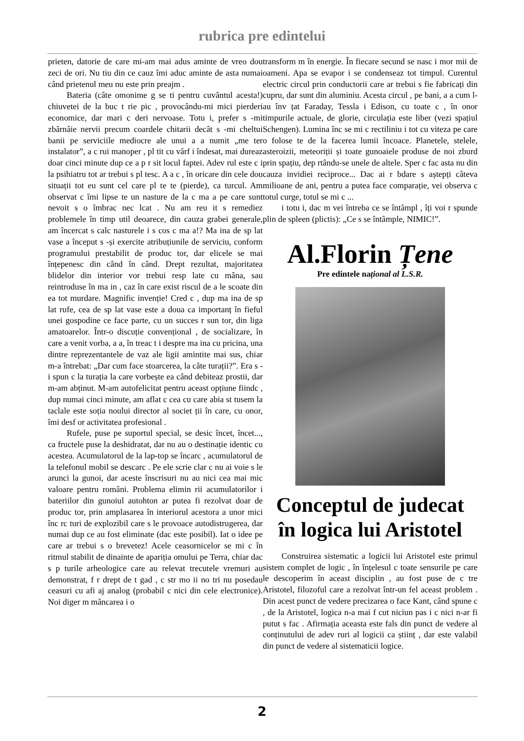rubrica pre edintelui
prieten, datorie de care mi-am mai adus aminte de vreo dou zeci de ori. Nu tiu din ce cauz îmi aduc aminte de asta numai când prietenul meu nu este prin preajm .
Bateria (câte omonime g se ti pentru cuvântul acesta!) chiuvetei de la buc t rie pic , provocându-mi mici pierderi economice, dar mari c deri nervoase. Totu i, prefer s -mi zbârnâie nervii precum coardele chitarii decât s -mi cheltui banii pe serviciile mediocre ale unui a a numit „me ter instalator”, a c rui manoper , pl tit cu vârf i îndesat, mai dureaz doar cinci minute dup ce a p r sit locul faptei. Adev rul este c i la psihiatru tot ar trebui s pl tesc. A a c , în oricare din cele dou situații tot eu sunt cel care pl te te (pierde), ca turcul. Am observat c îmi lipse te un nasture de la c ma a pe care sunt nevoit s o îmbrac nec lcat . Nu am reu it s remediez problemele în timp util deoarece, din cauza grabei generale, am încercat s calc nasturele i s cos c ma a!? Ma ina de sp lat vase a început s -și exercite atribuțiunile de serviciu, conform programului prestabilit de produc tor, dar elicele se mai înțepenesc din când în când. Drept rezultat, majoritatea blidelor din interior vor trebui resp late cu mâna, sau reintroduse în ma in , caz în care exist riscul de a le scoate din ea tot murdare. Magnific invenție! Cred c , dup ma ina de sp lat rufe, cea de sp lat vase este a doua ca importanț în fieful unei gospodine ce face parte, cu un succes r sun tor, din liga amatoarelor. Într-o discuție convențional , de socializare, în care a venit vorba, a a, în treac t i despre ma ina cu pricina, una dintre reprezentantele de vaz ale ligii amintite mai sus, chiar m-a întrebat: „Dar cum face stoarcerea, la câte turații?”. Era s -i spun c la turația la care vorbește ea când debiteaz prostii, dar m-am abținut. M-am autofelicitat pentru aceast opțiune fiindc , dup numai cinci minute, am aflat c cea cu care abia st tusem la taclale este soția noului director al societ ții în care, cu onor, îmi desf or activitatea profesional .
Rufele, puse pe suportul special, se desic încet, încet..., ca fructele puse la deshidratat, dar nu au o destinație identic cu acestea. Acumulatorul de la lap-top se încarc , acumulatorul de la telefonul mobil se descarc . Pe ele scrie clar c nu ai voie s le arunci la gunoi, dar aceste înscrisuri nu au nici cea mai mic valoare pentru români. Problema elimin rii acumulatorilor i bateriilor din gunoiul autohton ar putea fi rezolvat doar de produc tor, prin amplasarea în interiorul acestora a unor mici înc rc turi de explozibil care s le provoace autodistrugerea, dar numai dup ce au fost eliminate (dac este posibil). Iat o idee pe care ar trebui s o brevetez! Acele ceasornicelor se mi c în ritmul stabilit de dinainte de apariția omului pe Terra, chiar dac s p turile arheologice care au relevat trecutele vremuri au demonstrat, f r drept de t gad , c str mo ii no tri nu posedau ceasuri cu afi aj analog (probabil c nici din cele electronice). Noi diger m mâncarea i o
transform m în energie. În fiecare secund se nasc i mor mii de oameni. Apa se evapor i se condenseaz tot timpul. Curentul electric circul prin conductorii care ar trebui s fie fabricați din cupru, dar sunt din aluminiu. Acesta circul , pe bani, a a cum l-au înv țat Faraday, Tessla i Edison, cu toate c , în onor timpurile actuale, de glorie, circulația este liber (vezi spațiul Schengen). Lumina înc se mi c rectiliniu i tot cu viteza pe care o folose te de la facerea lumii încoace. Planetele, stelele, asteroizii, meteoriții și toate gunoaiele produse de noi zburd prin spațiu, dep rtându-se unele de altele. Sper c fac asta nu din cauza invidiei reciproce... Dac ai r bdare s aștepți câteva milioane de ani, pentru a putea face comparație, vei observa c totul curge, totul se mi c ...
i totu i, dac m vei întreba ce se întâmpl , îți voi r spunde plin de spleen (plictis): „Ce s se întâmple, NIMIC!”.
Al.Florin Țene
Pre edintele național al L.S.R.
Conceptul de judecat
în logica lui Aristotel
Construirea sistematic a logicii lui Aristotel este primul sistem complet de logic , în înțelesul c toate sensurile pe care le descoperim în aceast disciplin , au fost puse de c tre Aristotel, filozoful care a rezolvat într-un fel aceast problem . Din acest punct de vedere precizarea o face Kant, când spune c , de la Aristotel, logica n-a mai f cut niciun pas i c nici n-ar fi putut s fac . Afirmația aceasta este fals din punct de vedere al conținutului de adev ruri al logicii ca științ , dar este valabil din punct de vedere al sistematicii logice.
2